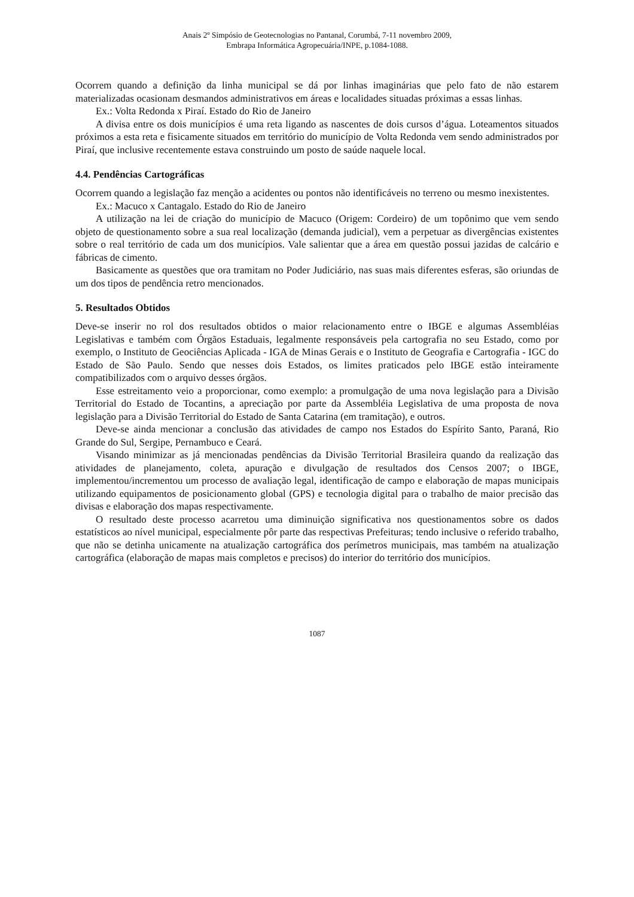Anais 2º Simpósio de Geotecnologias no Pantanal, Corumbá, 7-11 novembro 2009,
Embrapa Informática Agropecuária/INPE, p.1084-1088.
Ocorrem quando a definição da linha municipal se dá por linhas imaginárias que pelo fato de não estarem materializadas ocasionam desmandos administrativos em áreas e localidades situadas próximas a essas linhas.
Ex.: Volta Redonda x Piraí. Estado do Rio de Janeiro
A divisa entre os dois municípios é uma reta ligando as nascentes de dois cursos d’água. Loteamentos situados próximos a esta reta e fisicamente situados em território do município de Volta Redonda vem sendo administrados por Piraí, que inclusive recentemente estava construindo um posto de saúde naquele local.
4.4. Pendências Cartográficas
Ocorrem quando a legislação faz menção a acidentes ou pontos não identificáveis no terreno ou mesmo inexistentes.
Ex.: Macuco x Cantagalo. Estado do Rio de Janeiro
A utilização na lei de criação do município de Macuco (Origem: Cordeiro) de um topônimo que vem sendo objeto de questionamento sobre a sua real localização (demanda judicial), vem a perpetuar as divergências existentes sobre o real território de cada um dos municípios. Vale salientar que a área em questão possui jazidas de calcário e fábricas de cimento.
Basicamente as questões que ora tramitam no Poder Judiciário, nas suas mais diferentes esferas, são oriundas de um dos tipos de pendência retro mencionados.
5. Resultados Obtidos
Deve-se inserir no rol dos resultados obtidos o maior relacionamento entre o IBGE e algumas Assembléias Legislativas e também com Órgãos Estaduais, legalmente responsáveis pela cartografia no seu Estado, como por exemplo, o Instituto de Geociências Aplicada - IGA de Minas Gerais e o Instituto de Geografia e Cartografia - IGC do Estado de São Paulo. Sendo que nesses dois Estados, os limites praticados pelo IBGE estão inteiramente compatibilizados com o arquivo desses órgãos.
Esse estreitamento veio a proporcionar, como exemplo: a promulgação de uma nova legislação para a Divisão Territorial do Estado de Tocantins, a apreciação por parte da Assembléia Legislativa de uma proposta de nova legislação para a Divisão Territorial do Estado de Santa Catarina (em tramitação), e outros.
Deve-se ainda mencionar a conclusão das atividades de campo nos Estados do Espírito Santo, Paraná, Rio Grande do Sul, Sergipe, Pernambuco e Ceará.
Visando minimizar as já mencionadas pendências da Divisão Territorial Brasileira quando da realização das atividades de planejamento, coleta, apuração e divulgação de resultados dos Censos 2007; o IBGE, implementou/incrementou um processo de avaliação legal, identificação de campo e elaboração de mapas municipais utilizando equipamentos de posicionamento global (GPS) e tecnologia digital para o trabalho de maior precisão das divisas e elaboração dos mapas respectivamente.
O resultado deste processo acarretou uma diminuição significativa nos questionamentos sobre os dados estatísticos ao nível municipal, especialmente pôr parte das respectivas Prefeituras; tendo inclusive o referido trabalho, que não se detinha unicamente na atualização cartográfica dos perímetros municipais, mas também na atualização cartográfica (elaboração de mapas mais completos e precisos) do interior do território dos municípios.
1087